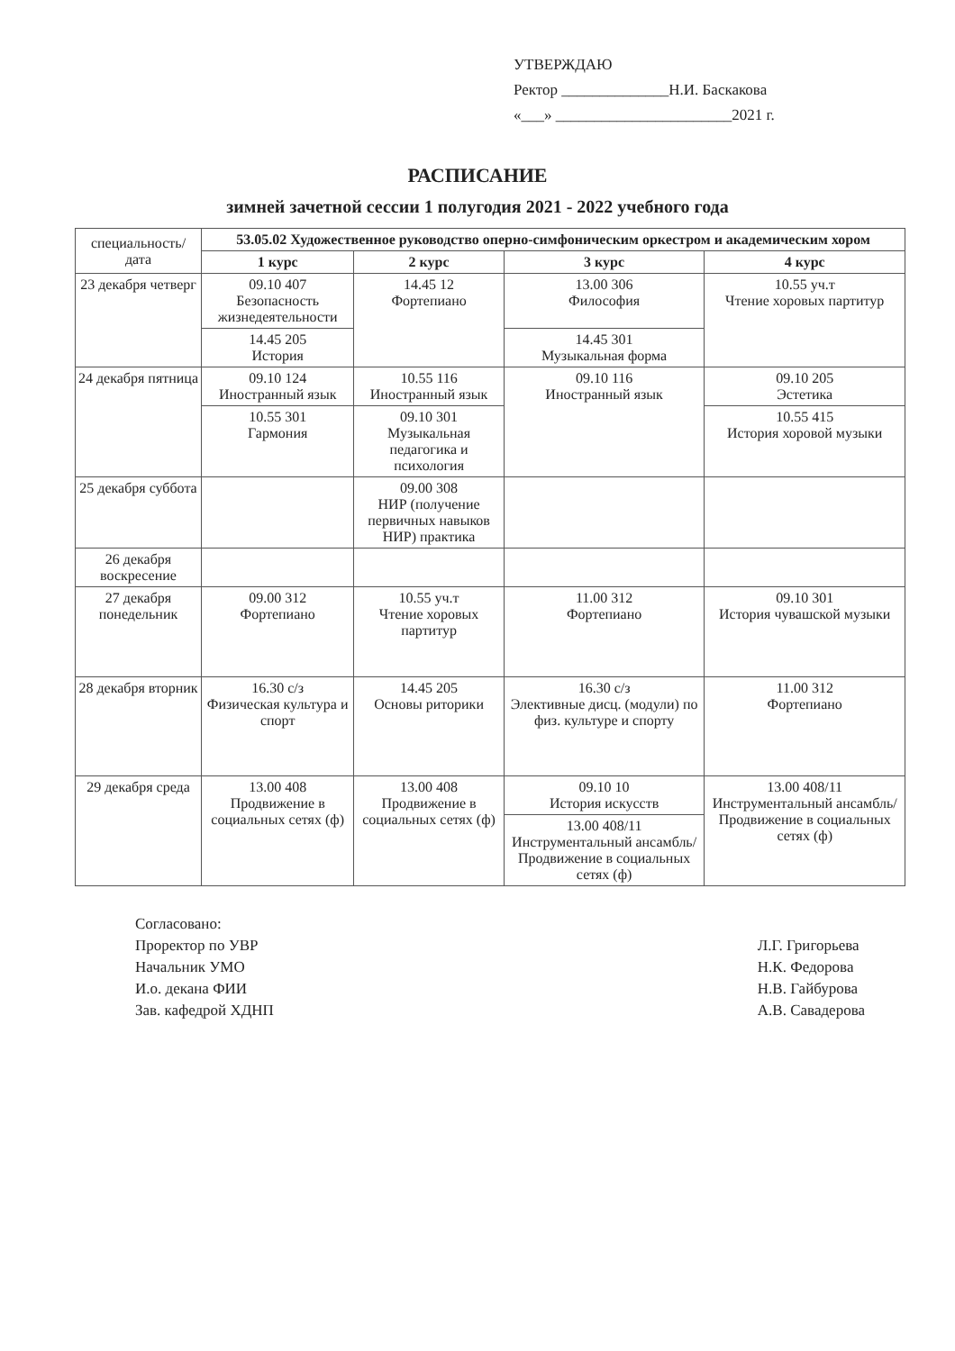УТВЕРЖДАЮ
Ректор ______________Н.И. Баскакова
«___» _______________________2021 г.
РАСПИСАНИЕ
зимней зачетной сессии 1 полугодия 2021 - 2022 учебного года
| специальность/ дата | 53.05.02 Художественное руководство оперно-симфоническим оркестром и академическим хором | | | |
| | 1 курс | 2 курс | 3 курс | 4 курс |
| 23 декабря четверг | 09.10 407 Безопасность жизнедеятельности | 14.45 12 Фортепиано | 13.00 306 Философия | 10.55 уч.т Чтение хоровых партитур |
| | 14.45 205 История | | 14.45 301 Музыкальная форма | |
| 24 декабря пятница | 09.10 124 Иностранный язык | 10.55 116 Иностранный язык | 09.10 116 Иностранный язык | 09.10 205 Эстетика |
| | 10.55 301 Гармония | 09.10 301 Музыкальная педагогика и психология | | 10.55 415 История хоровой музыки |
| 25 декабря суббота | | 09.00 308 НИР (получение первичных навыков НИР) практика | | |
| 26 декабря воскресение | | | | |
| 27 декабря понедельник | 09.00 312 Фортепиано | 10.55 уч.т Чтение хоровых партитур | 11.00 312 Фортепиано | 09.10 301 История чувашской музыки |
| 28 декабря вторник | 16.30 с/з Физическая культура и спорт | 14.45 205 Основы риторики | 16.30 с/з Элективные дисц. (модули) по физ. культуре и спорту | 11.00 312 Фортепиано |
| 29 декабря среда | 13.00 408 Продвижение в социальных сетях (ф) | 13.00 408 Продвижение в социальных сетях (ф) | 09.10 10 История искусств | 13.00 408/11 Инструментальный ансамбль/ Продвижение в социальных сетях (ф) |
| | | | 13.00 408/11 Инструментальный ансамбль/ Продвижение в социальных сетях (ф) | |
Согласовано:
Проректор по УВР
Начальник УМО
И.о. декана ФИИ
Зав. кафедрой ХДНП
Л.Г. Григорьева
Н.К. Федорова
Н.В. Гайбурова
А.В. Савадерова